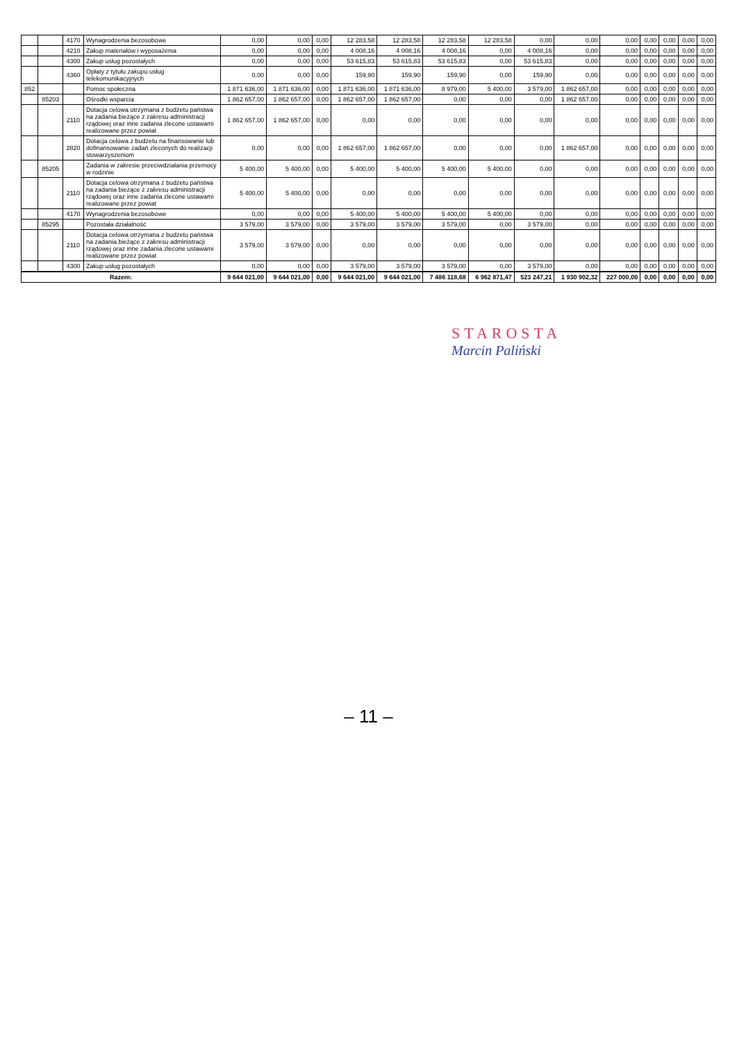| | | 4170 | Wynagrodzenia bezosobowe | 0,00 | 0,00 | 0,00 | 12 283,58 | 12 283,58 | 12 283,58 | 12 283,58 | 0,00 | 0,00 | 0,00 | 0,00 | 0,00 | 0,00 | 0,00 |
| | | 4210 | Zakup materiałów i wyposażenia | 0,00 | 0,00 | 0,00 | 4 008,16 | 4 008,16 | 4 008,16 | 0,00 | 4 008,16 | 0,00 | 0,00 | 0,00 | 0,00 | 0,00 | 0,00 |
| | | 4300 | Zakup usług pozostałych | 0,00 | 0,00 | 0,00 | 53 615,83 | 53 615,83 | 53 615,83 | 0,00 | 53 615,83 | 0,00 | 0,00 | 0,00 | 0,00 | 0,00 | 0,00 |
| | | 4360 | Opłaty z tytułu zakupu usług telekomunikacyjnych | 0,00 | 0,00 | 0,00 | 159,90 | 159,90 | 159,90 | 0,00 | 159,90 | 0,00 | 0,00 | 0,00 | 0,00 | 0,00 | 0,00 |
| 852 | | | Pomoc społeczna | 1 871 636,00 | 1 871 636,00 | 0,00 | 1 871 636,00 | 1 871 636,00 | 8 979,00 | 5 400,00 | 3 579,00 | 1 862 657,00 | 0,00 | 0,00 | 0,00 | 0,00 | 0,00 |
| | 85203 | | Ośrodki wsparcia | 1 862 657,00 | 1 862 657,00 | 0,00 | 1 862 657,00 | 1 862 657,00 | 0,00 | 0,00 | 0,00 | 1 862 657,00 | 0,00 | 0,00 | 0,00 | 0,00 | 0,00 |
| | | 2110 | Dotacja celowa otrzymana z budżetu państwa na zadania bieżące z zakresu administracji rządowej oraz inne zadania zlecone ustawami realizowane przez powiat | 1 862 657,00 | 1 862 657,00 | 0,00 | 0,00 | 0,00 | 0,00 | 0,00 | 0,00 | 0,00 | 0,00 | 0,00 | 0,00 | 0,00 | 0,00 |
| | | 2820 | Dotacja celowa z budżetu na finansowanie lub dofinansowanie zadań zleconych do realizacji stowarzyszeniom | 0,00 | 0,00 | 0,00 | 1 862 657,00 | 1 862 657,00 | 0,00 | 0,00 | 0,00 | 1 862 657,00 | 0,00 | 0,00 | 0,00 | 0,00 | 0,00 |
| | 85205 | | Zadania w zakresie przeciwdziałania przemocy w rodzinie | 5 400,00 | 5 400,00 | 0,00 | 5 400,00 | 5 400,00 | 5 400,00 | 5 400,00 | 0,00 | 0,00 | 0,00 | 0,00 | 0,00 | 0,00 | 0,00 |
| | | 2110 | Dotacja celowa otrzymana z budżetu państwa na zadania bieżące z zakresu administracji rządowej oraz inne zadania zlecone ustawami realizowane przez powiat | 5 400,00 | 5 400,00 | 0,00 | 0,00 | 0,00 | 0,00 | 0,00 | 0,00 | 0,00 | 0,00 | 0,00 | 0,00 | 0,00 | 0,00 |
| | | 4170 | Wynagrodzenia bezosobowe | 0,00 | 0,00 | 0,00 | 5 400,00 | 5 400,00 | 5 400,00 | 5 400,00 | 0,00 | 0,00 | 0,00 | 0,00 | 0,00 | 0,00 | 0,00 |
| | 85295 | | Pozostała działalność | 3 579,00 | 3 579,00 | 0,00 | 3 579,00 | 3 579,00 | 3 579,00 | 0,00 | 3 579,00 | 0,00 | 0,00 | 0,00 | 0,00 | 0,00 | 0,00 |
| | | 2110 | Dotacja celowa otrzymana z budżetu państwa na zadania bieżące z zakresu administracji rządowej oraz inne zadania zlecone ustawami realizowane przez powiat | 3 579,00 | 3 579,00 | 0,00 | 0,00 | 0,00 | 0,00 | 0,00 | 0,00 | 0,00 | 0,00 | 0,00 | 0,00 | 0,00 | 0,00 |
| | | 4300 | Zakup usług pozostałych | 0,00 | 0,00 | 0,00 | 3 579,00 | 3 579,00 | 3 579,00 | 0,00 | 3 579,00 | 0,00 | 0,00 | 0,00 | 0,00 | 0,00 | 0,00 |
| Razem: | | | | 9 644 021,00 | 9 644 021,00 | 0,00 | 9 644 021,00 | 9 644 021,00 | 7 486 118,68 | 6 962 871,47 | 523 247,21 | 1 930 902,32 | 227 000,00 | 0,00 | 0,00 | 0,00 | 0,00 |
STAROSTA
Marcin Paliński
– 11 –